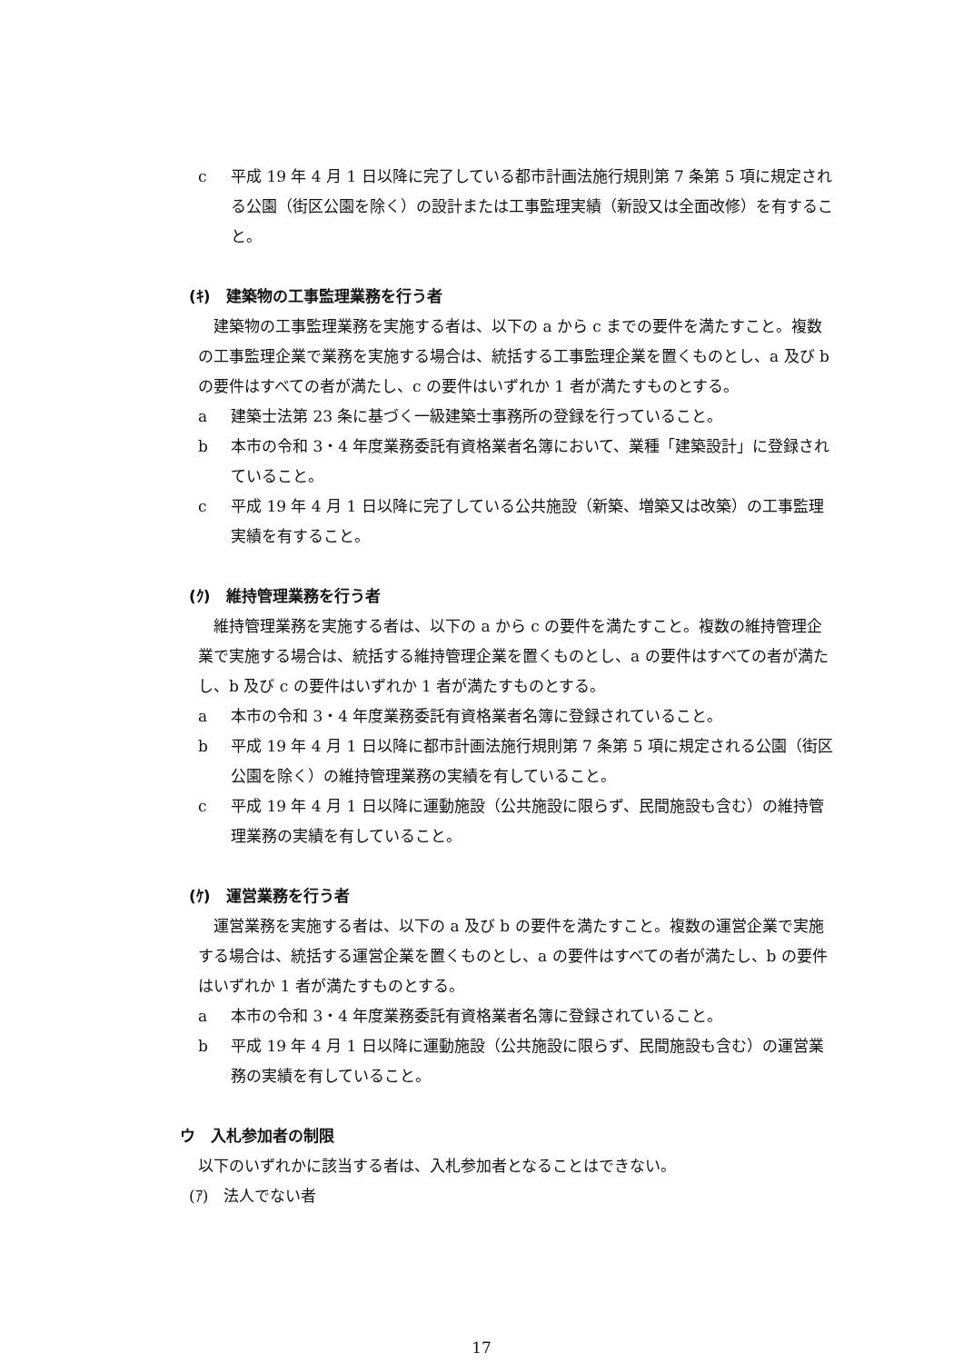c 平成 19 年 4 月 1 日以降に完了している都市計画法施行規則第 7 条第 5 項に規定される公園（街区公園を除く）の設計または工事監理実績（新設又は全面改修）を有すること。
(ｷ)　建築物の工事監理業務を行う者
建築物の工事監理業務を実施する者は、以下の a から c までの要件を満たすこと。複数の工事監理企業で業務を実施する場合は、統括する工事監理企業を置くものとし、a 及び b の要件はすべての者が満たし、c の要件はいずれか 1 者が満たすものとする。
a 建築士法第 23 条に基づく一級建築士事務所の登録を行っていること。
b 本市の令和 3・4 年度業務委託有資格業者名簿において、業種「建築設計」に登録されていること。
c 平成 19 年 4 月 1 日以降に完了している公共施設（新築、増築又は改築）の工事監理実績を有すること。
(ｸ)　維持管理業務を行う者
維持管理業務を実施する者は、以下の a から c の要件を満たすこと。複数の維持管理企業で実施する場合は、統括する維持管理企業を置くものとし、a の要件はすべての者が満たし、b 及び c の要件はいずれか 1 者が満たすものとする。
a 本市の令和 3・4 年度業務委託有資格業者名簿に登録されていること。
b 平成 19 年 4 月 1 日以降に都市計画法施行規則第 7 条第 5 項に規定される公園（街区公園を除く）の維持管理業務の実績を有していること。
c 平成 19 年 4 月 1 日以降に運動施設（公共施設に限らず、民間施設も含む）の維持管理業務の実績を有していること。
(ｹ)　運営業務を行う者
運営業務を実施する者は、以下の a 及び b の要件を満たすこと。複数の運営企業で実施する場合は、統括する運営企業を置くものとし、a の要件はすべての者が満たし、b の要件はいずれか 1 者が満たすものとする。
a 本市の令和 3・4 年度業務委託有資格業者名簿に登録されていること。
b 平成 19 年 4 月 1 日以降に運動施設（公共施設に限らず、民間施設も含む）の運営業務の実績を有していること。
ウ　入札参加者の制限
以下のいずれかに該当する者は、入札参加者となることはできない。
(ｱ)　法人でない者
17